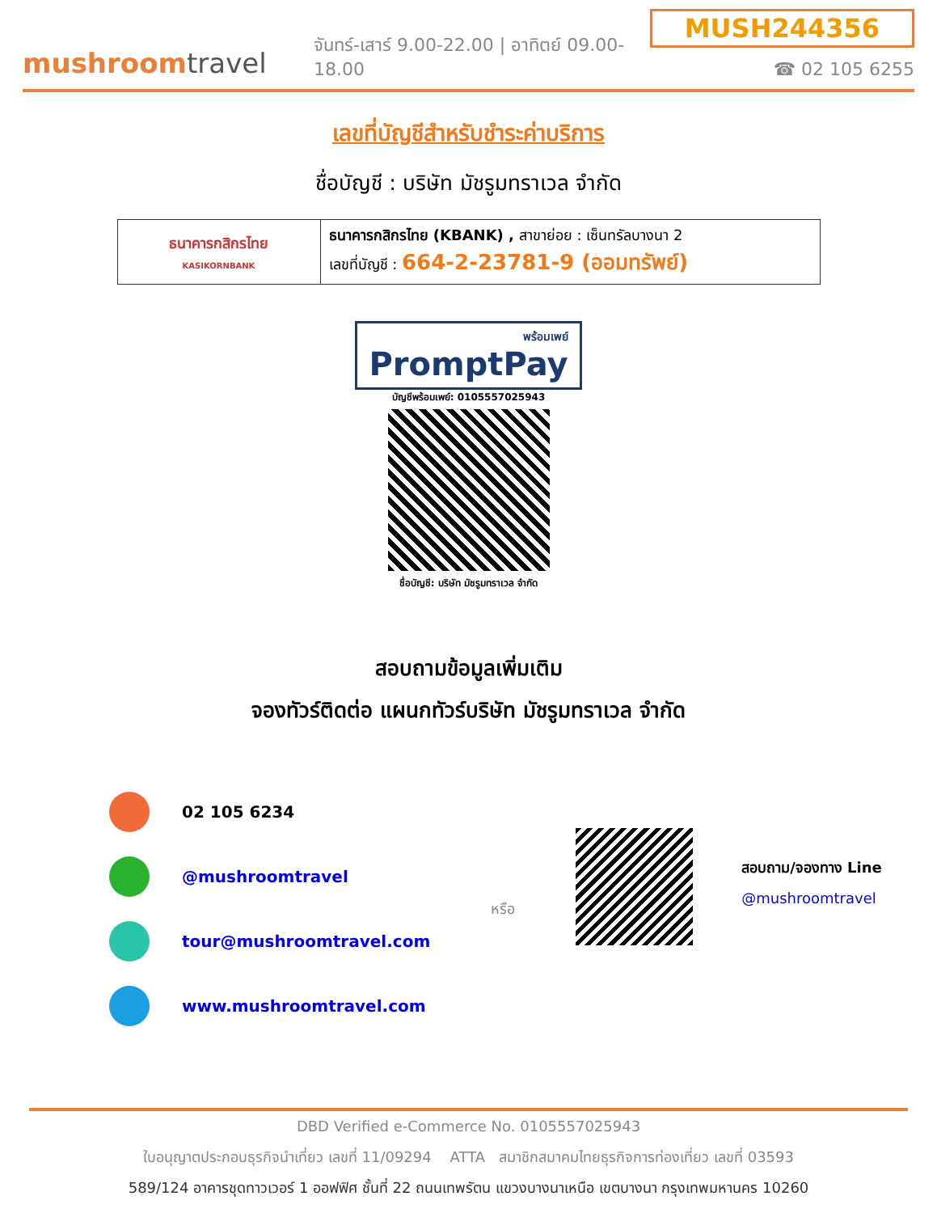mushroomtravel
จันทร์-เสาร์ 9.00-22.00 | อาทิตย์ 09.00-18.00
MUSH244356
☎ 02 105 6255
เลขที่บัญชีสำหรับชำระค่าบริการ
ชื่อบัญชี : บริษัท มัชรูมทราเวล จำกัด
| ธนาคารกสิกรไทย KASIKORNBANK | ธนาคารกสิกรไทย (KBANK) , สาขาย่อย : เซ็นทรัลบางนา 2 เลขที่บัญชี : 664-2-23781-9 (ออมทรัพย์) |
พร้อมเพย์
PromptPay
บัญชีพร้อมเพย์: 0105557025943
ชื่อบัญชี: บริษัท มัชรูมทราเวล จำกัด
สอบถามข้อมูลเพิ่มเติม
จองทัวร์ติดต่อ แผนกทัวร์บริษัท มัชรูมทราเวล จำกัด
02 105 6234
@mushroomtravel
tour@mushroomtravel.com
www.mushroomtravel.com
หรือ
สอบถาม/จองทาง Line
@mushroomtravel
DBD Verified e-Commerce No. 0105557025943
ใบอนุญาตประกอบธุรกิจนำเที่ยว เลขที่ 11/09294 ATTA สมาชิกสมาคมไทยธุรกิจการท่องเที่ยว เลขที่ 03593
589/124 อาคารชุดทาวเวอร์ 1 ออฟฟิศ ชั้นที่ 22 ถนนเทพรัตน แขวงบางนาเหนือ เขตบางนา กรุงเทพมหานคร 10260